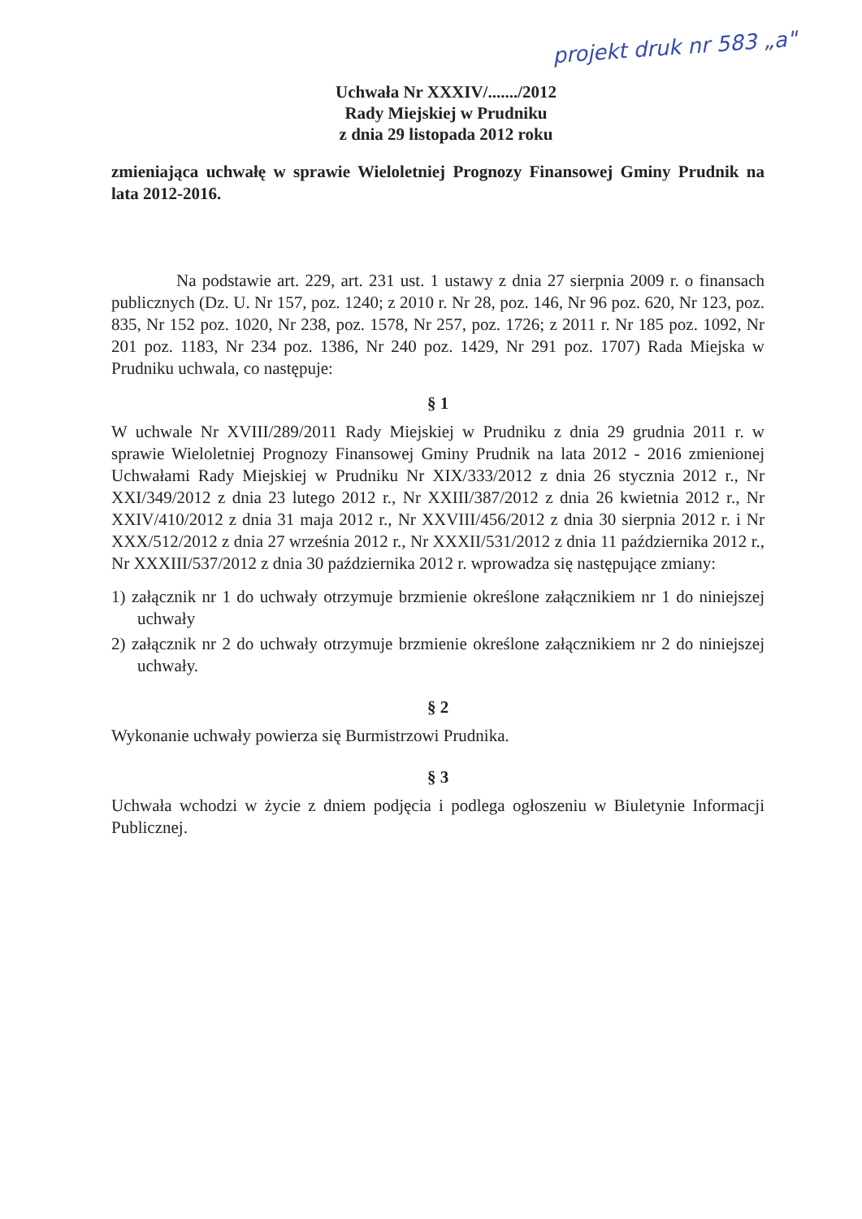projekt druk nr 583 „a"
Uchwała Nr XXXIV/......./2012
Rady Miejskiej w Prudniku
z dnia 29 listopada 2012 roku
zmieniająca uchwałę w sprawie Wieloletniej Prognozy Finansowej Gminy Prudnik na lata 2012-2016.
Na podstawie art. 229, art. 231 ust. 1 ustawy z dnia 27 sierpnia 2009 r. o finansach publicznych (Dz. U. Nr 157, poz. 1240; z 2010 r. Nr 28, poz. 146, Nr 96 poz. 620, Nr 123, poz. 835, Nr 152 poz. 1020, Nr 238, poz. 1578, Nr 257, poz. 1726; z 2011 r. Nr 185 poz. 1092, Nr 201 poz. 1183, Nr 234 poz. 1386, Nr 240 poz. 1429, Nr 291 poz. 1707) Rada Miejska w Prudniku uchwala, co następuje:
§ 1
W uchwale Nr XVIII/289/2011 Rady Miejskiej w Prudniku z dnia 29 grudnia 2011 r. w sprawie Wieloletniej Prognozy Finansowej Gminy Prudnik na lata 2012 - 2016 zmienionej Uchwałami Rady Miejskiej w Prudniku Nr XIX/333/2012 z dnia 26 stycznia 2012 r., Nr XXI/349/2012 z dnia 23 lutego 2012 r., Nr XXIII/387/2012 z dnia 26 kwietnia 2012 r., Nr XXIV/410/2012 z dnia 31 maja 2012 r., Nr XXVIII/456/2012 z dnia 30 sierpnia 2012 r. i Nr XXX/512/2012 z dnia 27 września 2012 r., Nr XXXII/531/2012 z dnia 11 października 2012 r., Nr XXXIII/537/2012 z dnia 30 października 2012 r. wprowadza się następujące zmiany:
1) załącznik nr 1 do uchwały otrzymuje brzmienie określone załącznikiem nr 1 do niniejszej uchwały
2) załącznik nr 2 do uchwały otrzymuje brzmienie określone załącznikiem nr 2 do niniejszej uchwały.
§ 2
Wykonanie uchwały powierza się Burmistrzowi Prudnika.
§ 3
Uchwała wchodzi w życie z dniem podjęcia i podlega ogłoszeniu w Biuletynie Informacji Publicznej.